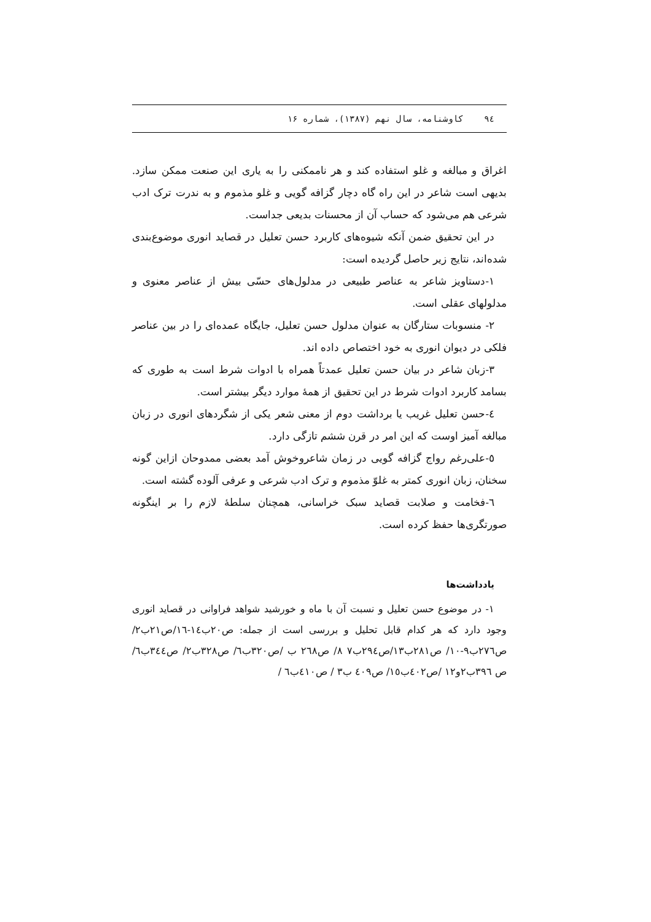٩٤ کاوشنامه، سال نهم (١٣٨٧)، شماره ١۶
اغراق و مبالغه و غلو استفاده کند و هر ناممکنی را به یاری این صنعت ممکن سازد. بدیهی است شاعر در این راه گاه دچار گزافه گویی و غلو مذموم و به ندرت ترک ادب شرعی هم می‌شود که حساب آن از محسنات بدیعی جداست.
در این تحقیق ضمن آنکه شیوه‌های کاربرد حسن تعلیل در قصاید انوری موضوع‌بندی شده‌اند، نتایج زیر حاصل گردیده است:
١-دستاویز شاعر به عناصر طبیعی در مدلول‌های حسّی بیش از عناصر معنوی و مدلولهای عقلی است.
٢- منسوبات ستارگان به عنوان مدلول حسن تعلیل، جایگاه عمده‌ای را در بین عناصر فلکی در دیوان انوری به خود اختصاص داده اند.
٣-زبان شاعر در بیان حسن تعلیل عمدتاً همراه با ادوات شرط است به طوری که بسامد کاربرد ادوات شرط در این تحقیق از همهٔ موارد دیگر بیشتر است.
٤-حسن تعلیل غریب یا برداشت دوم از معنی شعر یکی از شگردهای انوری در زبان مبالغه آمیز اوست که این امر در قرن ششم تازگی دارد.
٥-علی‌رغم رواج گزافه گویی در زمان شاعروخوش آمد بعضی ممدوحان ازاین گونه سخنان، زبان انوری کمتر به غلوّ مذموم و ترک ادب شرعی و عرفی آلوده گشته است.
٦-فخامت و صلابت قصاید سبک خراسانی، همچنان سلطهٔ لازم را بر اینگونه صورتگری‌ها حفظ کرده است.
یادداشت‌ها
١- در موضوع حسن تعلیل و نسبت آن با ماه و خورشید شواهد فراوانی در قصاید انوری وجود دارد که هر کدام قابل تحلیل و بررسی است از جمله: ص٢٠ب١٤-١٦/ص٢١ب٢/ ص٢٧٦ب٩-١٠/ ص٢٨١ب١٣/ص٢٩٤ب٧ ٨/ ص٢٦٨ ب /ص٣٢٠ب٦/ ص٣٢٨ب٢/ ص٣٤٤ب٦/ص ٣٩٦ب٢و١٢ /ص٤٠٢ب١٥/ ص٤٠٩ ب٣ / ص٤١٠ب٦ /